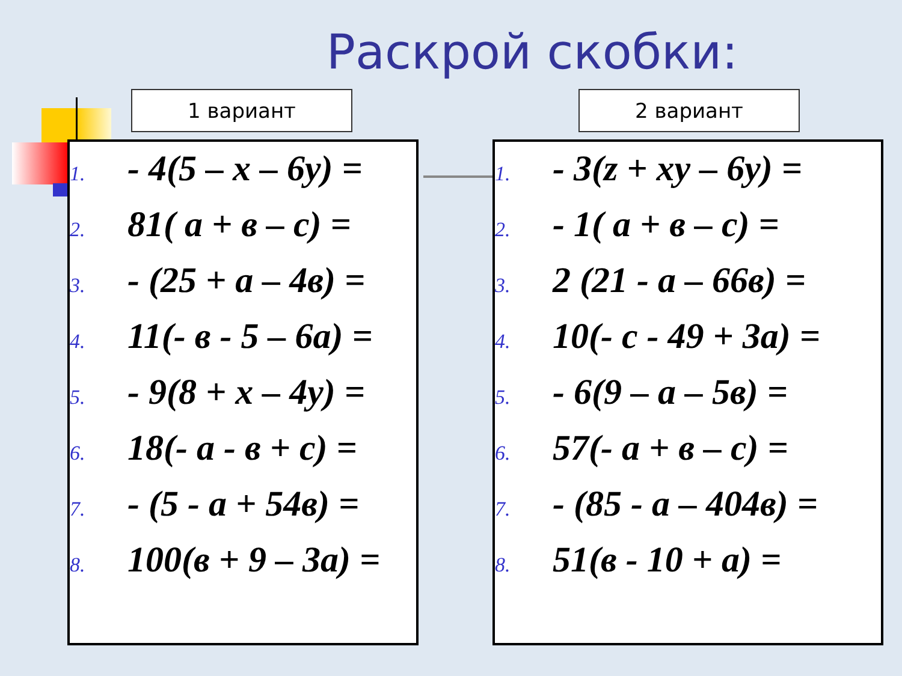Раскрой скобки:
1 вариант
1. - 4(5 – x – 6y) =
2. 81( a + в – c) =
3. - (25 + a – 4в) =
4. 11(- в - 5 – 6a) =
5. - 9(8 + x – 4y) =
6. 18(- a - в + c) =
7. - (5 - a + 54в) =
8. 100(в + 9 – 3a) =
2 вариант
1. - 3(z + xy – 6y) =
2. - 1( a + в – c) =
3. 2 (21 - a – 66в) =
4. 10(- c - 49 + 3a) =
5. - 6(9 – a – 5в) =
6. 57(- a + в – c) =
7. - (85 - a – 404в) =
8. 51(в - 10 + a) =